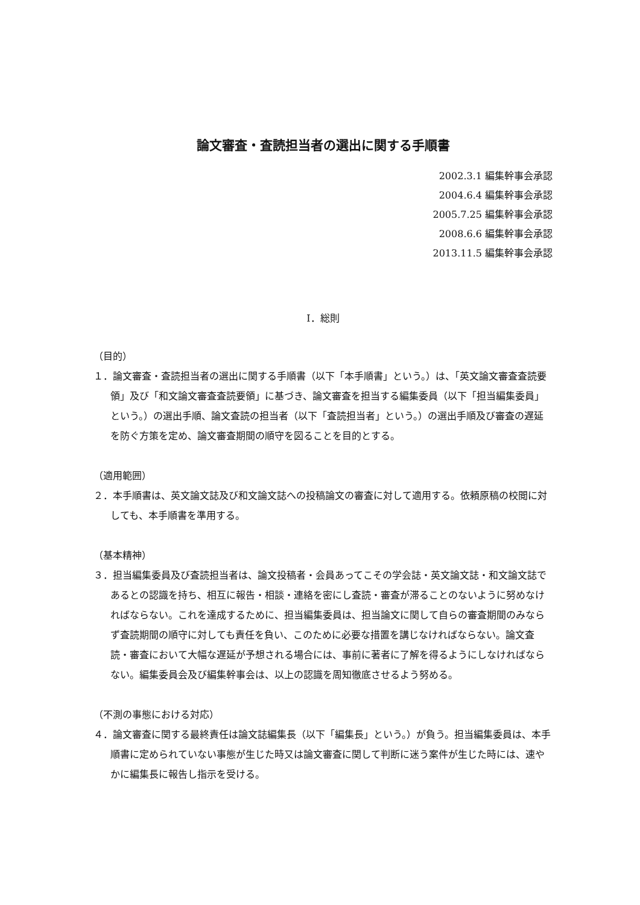論文審査・査読担当者の選出に関する手順書
2002.3.1 編集幹事会承認
2004.6.4 編集幹事会承認
2005.7.25 編集幹事会承認
2008.6.6 編集幹事会承認
2013.11.5 編集幹事会承認
Ⅰ．総則
（目的）
１．論文審査・査読担当者の選出に関する手順書（以下「本手順書」という。）は、「英文論文審査査読要領」及び「和文論文審査査読要領」に基づき、論文審査を担当する編集委員（以下「担当編集委員」という。）の選出手順、論文査読の担当者（以下「査読担当者」という。）の選出手順及び審査の遅延を防ぐ方策を定め、論文審査期間の順守を図ることを目的とする。
（適用範囲）
２．本手順書は、英文論文誌及び和文論文誌への投稿論文の審査に対して適用する。依頼原稿の校閲に対しても、本手順書を準用する。
（基本精神）
３．担当編集委員及び査読担当者は、論文投稿者・会員あってこその学会誌・英文論文誌・和文論文誌であるとの認識を持ち、相互に報告・相談・連絡を密にし査読・審査が滞ることのないように努めなければならない。これを達成するために、担当編集委員は、担当論文に関して自らの審査期間のみならず査読期間の順守に対しても責任を負い、このために必要な措置を講じなければならない。論文査読・審査において大幅な遅延が予想される場合には、事前に著者に了解を得るようにしなければならない。編集委員会及び編集幹事会は、以上の認識を周知徹底させるよう努める。
（不測の事態における対応）
４．論文審査に関する最終責任は論文誌編集長（以下「編集長」という。）が負う。担当編集委員は、本手順書に定められていない事態が生じた時又は論文審査に関して判断に迷う案件が生じた時には、速やかに編集長に報告し指示を受ける。